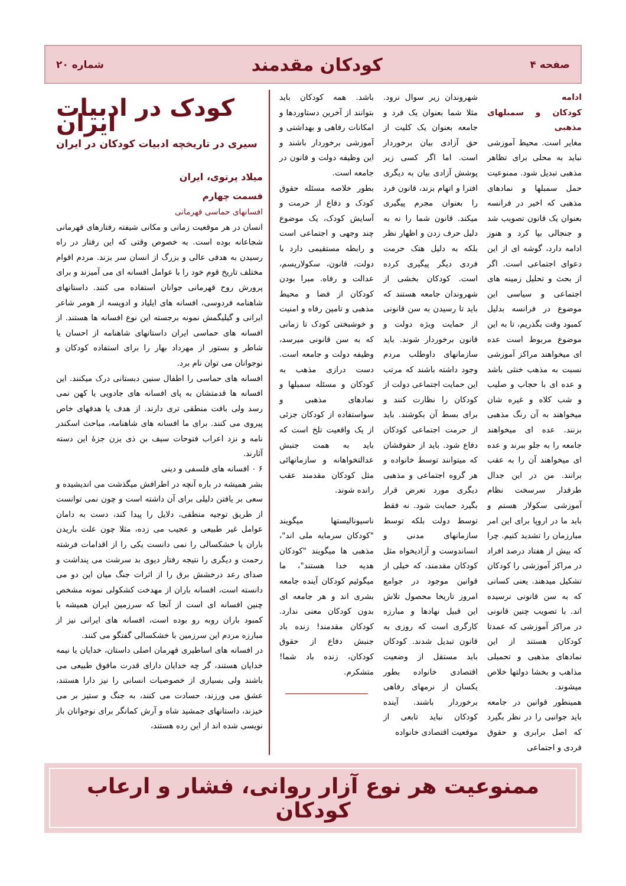صفحه ۴ کودکان مقدمند شماره ۲۰
ادامه
کودکان و سمبلهای مذهبی
مغایر است. محیط آموزشی نباید به محلی برای تظاهر مذهبی تبدیل شود. ممنوعیت حمل سمبلها و نمادهای مذهبی که اخیر در فرانسه بعنوان یک قانون تصویب شد و جنجالی بپا کرد و هنوز ادامه دارد، گوشه ای از این دعوای اجتماعی است. اگر از بحث و تحلیل زمینه های اجتماعی و سیاسی این موضوع در فرانسه بدلیل کمبود وقت بگذریم، تا به این موضوع مربوط است عده ای میخواهند مراکز آموزشی نسبت به مذهب خنثی باشد و عده ای با حجاب و صلیب و شب کلاه و غیره شان میخواهند به آن رنگ مذهبی بزنند. عده ای میخواهند جامعه را به جلو ببرند و عده ای میخواهند آن را به عقب برانند. من در این جدال طرفدار سرسخت نظام آموزشی سکولار هستم و باید ما در اروپا برای این امر مبارزمان را تشدید کنیم. چرا که بیش از هفتاد درصد افراد در مراکز آموزشی را کودکان تشکیل میدهند. یعنی کسانی که به سن قانونی نرسیده اند. با تصویب چنین قانونی در مراکز آموزشی که عمدتا کودکان هستند از این نمادهای مذهبی و تحمیلی مذاهب و بخشا دولتها خلاص میشوند.
همینطور قوانین در جامعه باید جوانبی را در نظر بگیرد که اصل برابری و حقوق فردی و اجتماعی
شهروندان زیر سوال نرود. مثلا شما بعنوان یک فرد و جامعه بعنوان یک کلیت از حق آزادی بیان برخوردار است. اما اگر کسی زیر پوشش آزادی بیان به دیگری افترا و اتهام بزند، قانون فرد را بعنوان مجرم پیگیری میکند. قانون شما را نه به دلیل حرف زدن و اظهار نظر بلکه به دلیل هتک حرمت فردی دیگر پیگیری کرده است. کودکان بخشی از شهروندان جامعه هستند که باید تا رسیدن به سن قانونی از حمایت ویژه دولت و قانون برخوردار شوند. باید سازمانهای داوطلب مردم وجود داشته باشند که مرتب این حمایت اجتماعی دولت از کودکان را نظارت کنند و برای بسط آن بکوشند. باید از حرمت اجتماعی کودکان دفاع شود. باید از حقوقشان که میتوانند توسط خانواده و هر گروه اجتماعی و مذهبی دیگری مورد تعرض قرار بگیرد حمایت شود. نه فقط توسط دولت بلکه توسط سازمانهای مدنی و انساندوست و آزادیخواه مثل کودکان مقدمند، که خیلی از قوانین موجود در جوامع امروز تاریخا محصول تلاش این قبیل نهادها و مبارزه کارگری است که روزی به قانون تبدیل شدند. کودکان باید مستقل از وضعیت اقتصادی خانواده بطور یکسان از نرمهای رفاهی برخوردار باشند. آینده کودکان نباید تابعی از موقعیت اقتصادی خانواده
باشد. همه کودکان باید بتوانند از آخرین دستاوردها و امکانات رفاهی و بهداشتی و آموزشی برخوردار باشند و این وظیفه دولت و قانون در جامعه است.
بطور خلاصه مسئله حقوق کودک و دفاع از حرمت و آسایش کودک، یک موضوع چند وجهی و اجتماعی است و رابطه مستقیمی دارد با دولت، قانون، سکولاریسم، عدالت و رفاه. مبرا بودن کودکان از فضا و محیط مذهبی و تامین رفاه و امنیت و خوشبختی کودک تا زمانی که به سن قانونی میرسد، وظیفه دولت و جامعه است. دست درازی مذهب به کودکان و مسئله سمبلها و نمادهای مذهبی و سواستفاده از کودکان جزئی از یک واقعیت تلخ است که باید به همت جنبش عدالتخواهانه و سازمانهائی مثل کودکان مقدمند عقب رانده شوند.
ناسیونالیستها میگویند "کودکان سرمایه ملی اند"، مذهبی ها میگویند "کودکان هدیه خدا هستند"، ما میگوئیم کودکان آینده جامعه بشری اند و هر جامعه ای بدون کودکان معنی ندارد. کودکان مقدمند! زنده باد جنبش دفاع از حقوق کودکان، زنده باد شما! متشکرم.
کودک در ادبیات ایران
سیری در تاریخچه ادبیات کودکان در ایران
میلاد پرتوی، ایران
قسمت چهارم
افسانهای حماسی قهرمانی
انسان در هر موقعیت زمانی و مکانی شیفته رفتارهای قهرمانی شجاعانه بوده است. به خصوص وقتی که این رفتار در راه رسیدن به هدفی عالی و بزرگ از انسان سر بزند. مردم اقوام مختلف تاریخ قوم خود را با عوامل افسانه ای می آمیزند و برای پرورش روح قهرمانی جوانان استفاده می کنند. داستانهای شاهنامه فردوسی، افسانه های ایلیاد و ادویسه از هومر شاعر ایرانی و گیلیگمش نمونه برجسته این نوع افسانه ها هستند. از افسانه های حماسی ایران داستانهای شاهنامه از احسان یا شاطر و بستور از مهرداد بهار را برای استفاده کودکان و نوجوانان می توان نام برد.
افسانه های حماسی را اطفال سنین دبستانی درک میکنند. این افسانه ها قدمتشان به پای افسانه های جادویی یا کهن نمی رسد ولی بافت منطقی تری دارند. از هدف یا هدفهای خاص پیروی می کنند. برای ما افسانه های شاهنامه، مباحث اسکندر نامه و نزد اعراب فتوحات سیف بن ذی یزن جزۀ این دسته آثارند.
۶ ۰ افسانه های فلسفی و دینی
بشر همیشه در باره آنچه در اطرافش میگذشت می اندیشیده و سعی بر یافتن دلیلی برای آن داشته است و چون نمی توانست از طریق توجیه منطقی، دلایل را پیدا کند، دست به دامان عوامل غیر طبیعی و عجیب می زده، مثلا چون علت باریدن باران یا خشکسالی را نمی دانست یکی را از اقدامات فرشته رحمت و دیگری را نتیجه رفتار دیوی بد سرشت می پنداشت و صدای رعد درخشش برق را از اثرات جنگ میان این دو می دانسته است، افسانه باران از مهدخت کشکولی نمونه مشخص چنین افسانه ای است از آنجا که سرزمین ایران همیشه با کمبود باران روبه رو بوده است، افسانه های ایرانی نیز از مبارزه مردم این سرزمین با خشکسالی گفتگو می کنند.
در افسانه های اساطیری قهرمان اصلی داستان، خدایان یا نیمه خدایان هستند، گر چه خدایان دارای قدرت مافوق طبیعی می باشند ولی بسیاری از خصوصیات انسانی را نیز دارا هستند، عشق می ورزند، حسادت می کنند، به جنگ و ستیز بر می خیزند، داستانهای جمشید شاه و آرش کمانگر برای نوجوانان باز نویسی شده اند از این رده هستند،
ممنوعیت هر نوع آزار روانی، فشار و ارعاب کودکان